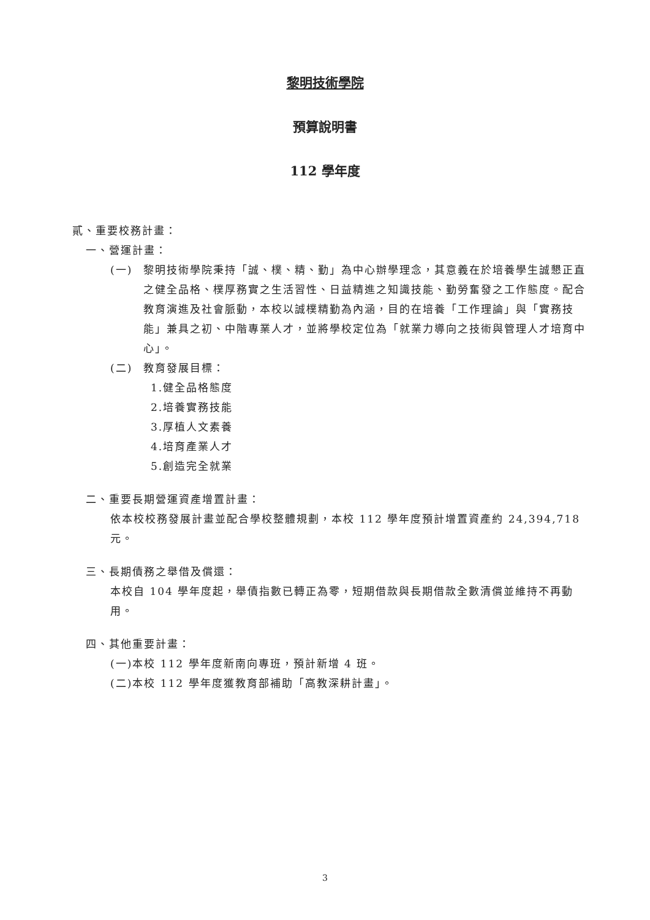黎明技術學院
預算說明書
112 學年度
貳、重要校務計畫：
一、營運計畫：
(一) 黎明技術學院秉持「誠、樸、精、勤」為中心辦學理念，其意義在於培養學生誠懇正直之健全品格、樸厚務實之生活習性、日益精進之知識技能、勤勞奮發之工作態度。配合教育演進及社會脈動，本校以誠樸精勤為內涵，目的在培養「工作理論」與「實務技能」兼具之初、中階專業人才，並將學校定位為「就業力導向之技術與管理人才培育中心」。
(二) 教育發展目標：
1.健全品格態度
2.培養實務技能
3.厚植人文素養
4.培育產業人才
5.創造完全就業
二、重要長期營運資產增置計畫：
依本校校務發展計畫並配合學校整體規劃，本校 112 學年度預計增置資產約 24,394,718 元。
三、長期債務之舉借及償還：
本校自 104 學年度起，舉債指數已轉正為零，短期借款與長期借款全數清償並維持不再動用。
四、其他重要計畫：
(一)本校 112 學年度新南向專班，預計新增 4 班。
(二)本校 112 學年度獲教育部補助「高教深耕計畫」。
3